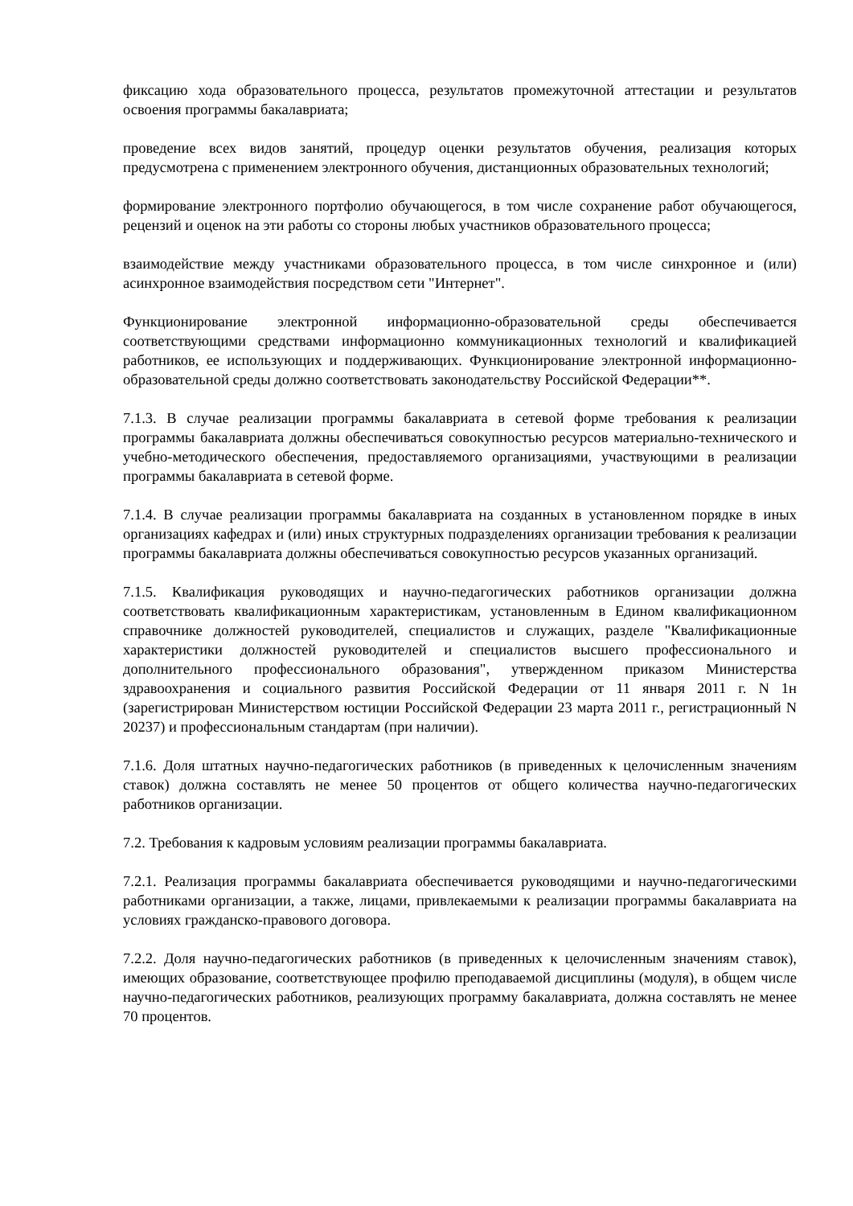фиксацию хода образовательного процесса, результатов промежуточной аттестации и результатов освоения программы бакалавриата;
проведение всех видов занятий, процедур оценки результатов обучения, реализация которых предусмотрена с применением электронного обучения, дистанционных образовательных технологий;
формирование электронного портфолио обучающегося, в том числе сохранение работ обучающегося, рецензий и оценок на эти работы со стороны любых участников образовательного процесса;
взаимодействие между участниками образовательного процесса, в том числе синхронное и (или) асинхронное взаимодействия посредством сети "Интернет".
Функционирование электронной информационно-образовательной среды обеспечивается соответствующими средствами информационно коммуникационных технологий и квалификацией работников, ее использующих и поддерживающих. Функционирование электронной информационно-образовательной среды должно соответствовать законодательству Российской Федерации**.
7.1.3. В случае реализации программы бакалавриата в сетевой форме требования к реализации программы бакалавриата должны обеспечиваться совокупностью ресурсов материально-технического и учебно-методического обеспечения, предоставляемого организациями, участвующими в реализации программы бакалавриата в сетевой форме.
7.1.4. В случае реализации программы бакалавриата на созданных в установленном порядке в иных организациях кафедрах и (или) иных структурных подразделениях организации требования к реализации программы бакалавриата должны обеспечиваться совокупностью ресурсов указанных организаций.
7.1.5. Квалификация руководящих и научно-педагогических работников организации должна соответствовать квалификационным характеристикам, установленным в Едином квалификационном справочнике должностей руководителей, специалистов и служащих, разделе "Квалификационные характеристики должностей руководителей и специалистов высшего профессионального и дополнительного профессионального образования", утвержденном приказом Министерства здравоохранения и социального развития Российской Федерации от 11 января 2011 г. N 1н (зарегистрирован Министерством юстиции Российской Федерации 23 марта 2011 г., регистрационный N 20237) и профессиональным стандартам (при наличии).
7.1.6. Доля штатных научно-педагогических работников (в приведенных к целочисленным значениям ставок) должна составлять не менее 50 процентов от общего количества научно-педагогических работников организации.
7.2. Требования к кадровым условиям реализации программы бакалавриата.
7.2.1. Реализация программы бакалавриата обеспечивается руководящими и научно-педагогическими работниками организации, а также, лицами, привлекаемыми к реализации программы бакалавриата на условиях гражданско-правового договора.
7.2.2. Доля научно-педагогических работников (в приведенных к целочисленным значениям ставок), имеющих образование, соответствующее профилю преподаваемой дисциплины (модуля), в общем числе научно-педагогических работников, реализующих программу бакалавриата, должна составлять не менее 70 процентов.